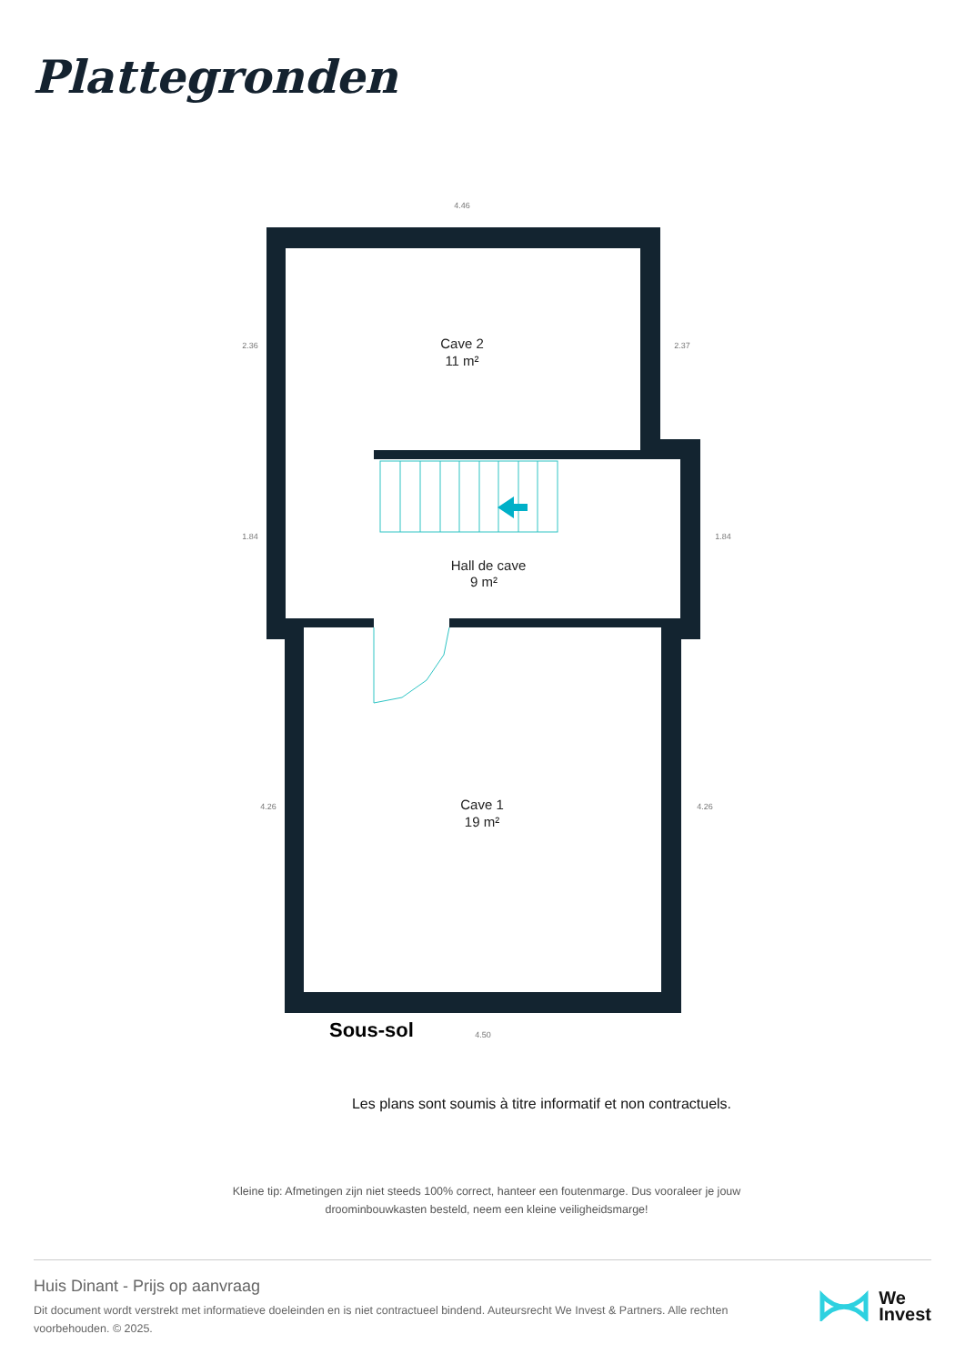Plattegronden
Cave 2
11 m²
Hall de cave
9 m²
Cave 1
19 m²
Sous-sol
4.46
4.50
2.36
2.37
1.84
1.84
4.26
4.26
Les plans sont soumis à titre informatif et non contractuels.
Kleine tip: Afmetingen zijn niet steeds 100% correct, hanteer een foutenmarge. Dus vooraleer je jouw droominbouwkasten besteld, neem een kleine veiligheidsmarge!
Huis Dinant - Prijs op aanvraag
Dit document wordt verstrekt met informatieve doeleinden en is niet contractueel bindend. Auteursrecht We Invest & Partners. Alle rechten voorbehouden. © 2025.
We
Invest